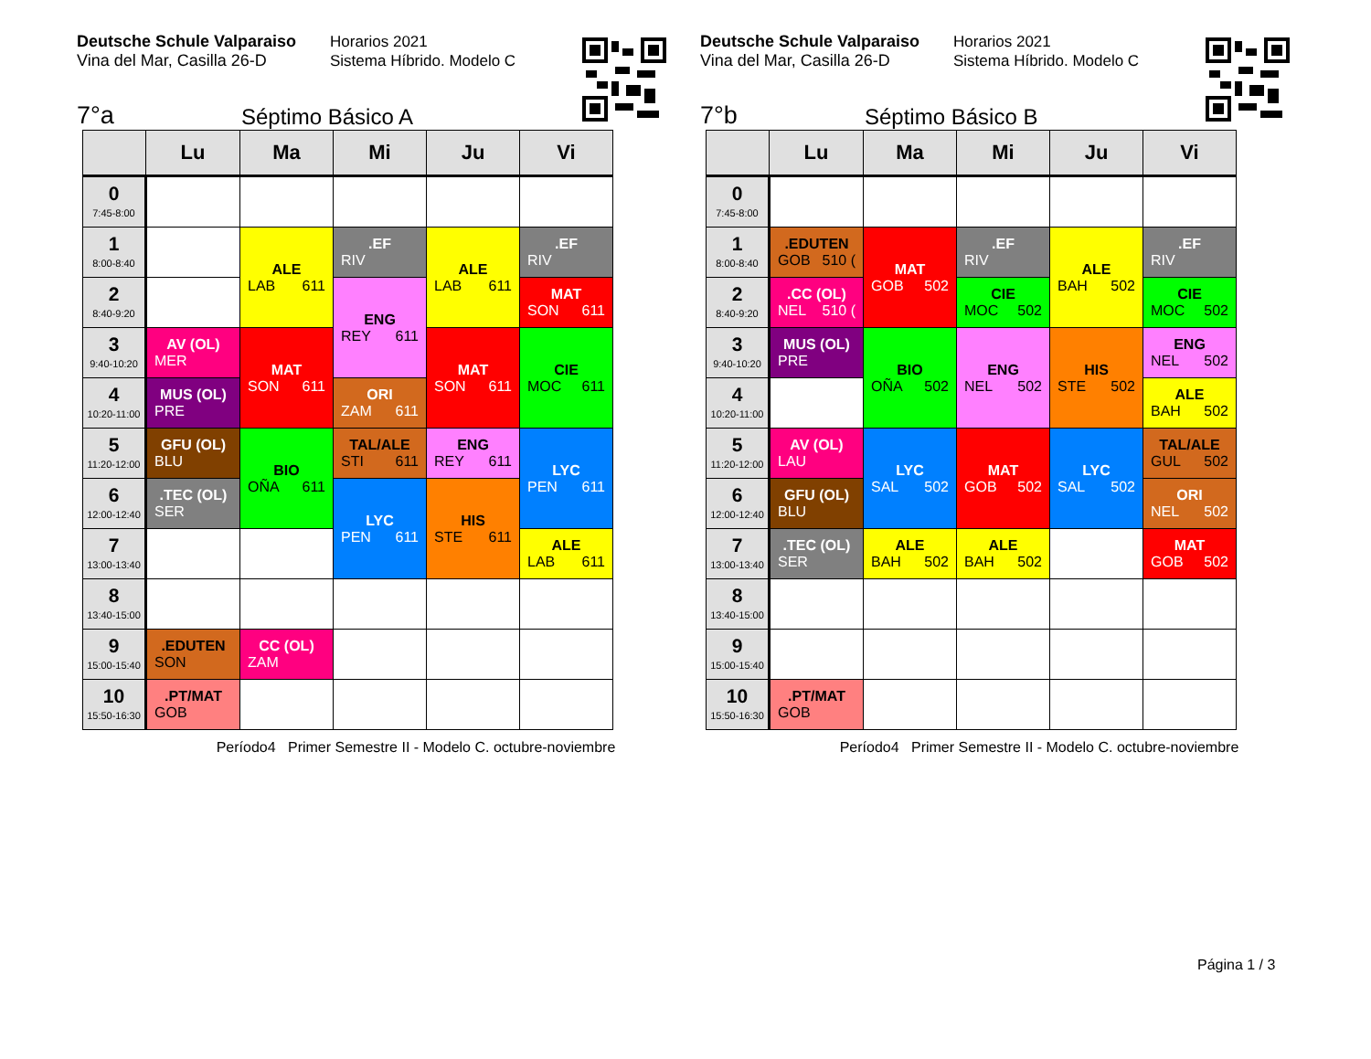Deutsche Schule Valparaiso
Vina del Mar, Casilla 26-D
Horarios 2021
Sistema Híbrido. Modelo C
7°a Séptimo Básico A
| | Lu | Ma | Mi | Ju | Vi |
| --- | --- | --- | --- | --- | --- |
| 0 7:45-8:00 | | | | | |
| 1 8:00-8:40 | | ALE LAB 611 | .EF RIV | ALE LAB 611 | .EF RIV |
| 2 8:40-9:20 | | | ENG REY 611 | | MAT SON 611 |
| 3 9:40-10:20 | AV (OL) MER | MAT SON 611 | | MAT SON 611 | CIE MOC 611 |
| 4 10:20-11:00 | MUS (OL) PRE | | ORI ZAM 611 | | |
| 5 11:20-12:00 | GFU (OL) BLU | BIO OÑA 611 | TAL/ALE STI 611 | ENG REY 611 | LYC PEN 611 |
| 6 12:00-12:40 | .TEC (OL) SER | | LYC PEN 611 | HIS STE 611 | |
| 7 13:00-13:40 | | | | | ALE LAB 611 |
| 8 13:40-15:00 | | | | | |
| 9 15:00-15:40 | .EDUTEN SON | CC (OL) ZAM | | | |
| 10 15:50-16:30 | .PT/MAT GOB | | | | |
Período4 Primer Semestre II - Modelo C. octubre-noviembre
Deutsche Schule Valparaiso
Vina del Mar, Casilla 26-D
Horarios 2021
Sistema Híbrido. Modelo C
7°b Séptimo Básico B
| | Lu | Ma | Mi | Ju | Vi |
| --- | --- | --- | --- | --- | --- |
| 0 7:45-8:00 | | | | | |
| 1 8:00-8:40 | .EDUTEN GOB 510 ( | MAT GOB 502 | .EF RIV | ALE BAH 502 | .EF RIV |
| 2 8:40-9:20 | .CC (OL) NEL 510 ( | | CIE MOC 502 | | CIE MOC 502 |
| 3 9:40-10:20 | MUS (OL) PRE | BIO OÑA 502 | ENG NEL 502 | HIS STE 502 | ENG NEL 502 |
| 4 10:20-11:00 | | | | | ALE BAH 502 |
| 5 11:20-12:00 | AV (OL) LAU | LYC SAL 502 | MAT GOB 502 | LYC SAL 502 | TAL/ALE GUL 502 |
| 6 12:00-12:40 | GFU (OL) BLU | | | | ORI NEL 502 |
| 7 13:00-13:40 | .TEC (OL) SER | ALE BAH 502 | ALE BAH 502 | | MAT GOB 502 |
| 8 13:40-15:00 | | | | | |
| 9 15:00-15:40 | | | | | |
| 10 15:50-16:30 | .PT/MAT GOB | | | | |
Período4 Primer Semestre II - Modelo C. octubre-noviembre
Página 1 / 3